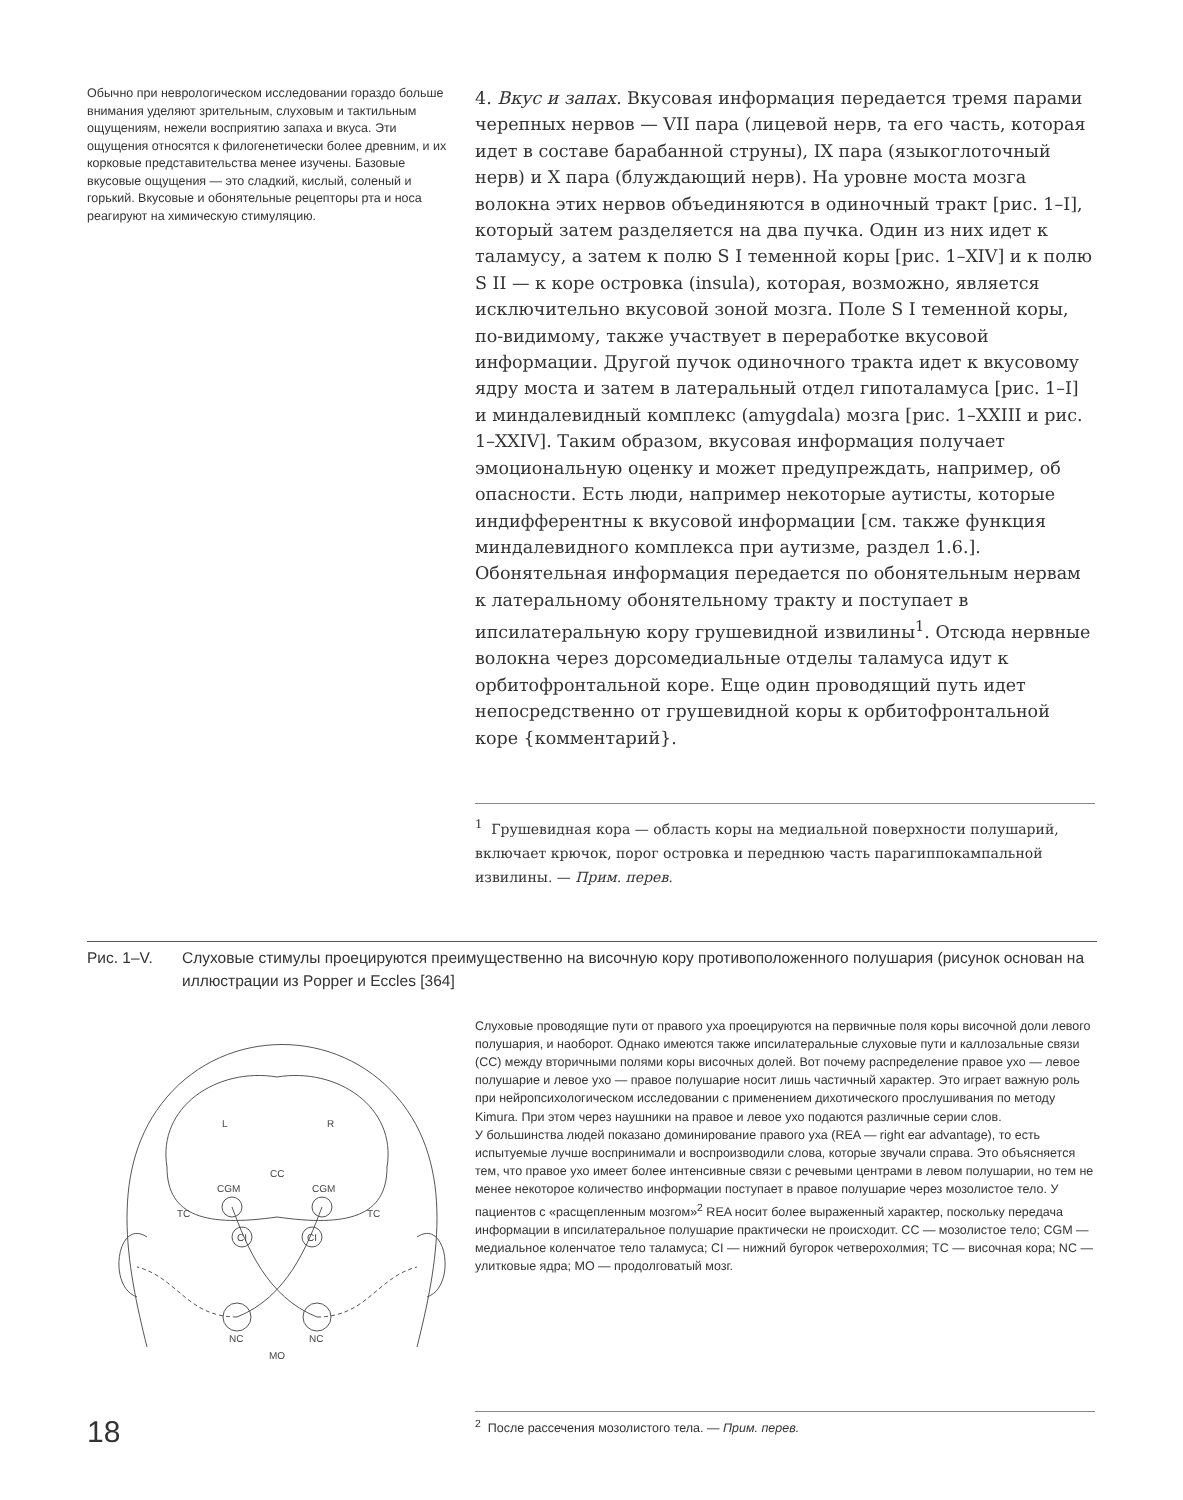Обычно при неврологическом исследовании гораздо больше внимания уделяют зрительным, слуховым и тактильным ощущениям, нежели восприятию запаха и вкуса. Эти ощущения относятся к филогенетически более древним, и их корковые представительства менее изучены. Базовые вкусовые ощущения — это сладкий, кислый, соленый и горький. Вкусовые и обонятельные рецепторы рта и носа реагируют на химическую стимуляцию.
4. Вкус и запах. Вкусовая информация передается тремя парами черепных нервов — VII пара (лицевой нерв, та его часть, которая идет в составе барабанной струны), IX пара (языкоглоточный нерв) и X пара (блуждающий нерв). На уровне моста мозга волокна этих нервов объединяются в одиночный тракт [рис. 1–I], который затем разделяется на два пучка. Один из них идет к таламусу, а затем к полю S I теменной коры [рис. 1–XIV] и к полю S II — к коре островка (insula), которая, возможно, является исключительно вкусовой зоной мозга. Поле S I теменной коры, по-видимому, также участвует в переработке вкусовой информации. Другой пучок одиночного тракта идет к вкусовому ядру моста и затем в латеральный отдел гипоталамуса [рис. 1–I] и миндалевидный комплекс (amygdala) мозга [рис. 1–XXIII и рис. 1–XXIV]. Таким образом, вкусовая информация получает эмоциональную оценку и может предупреждать, например, об опасности. Есть люди, например некоторые аутисты, которые индифферентны к вкусовой информации [см. также функция миндалевидного комплекса при аутизме, раздел 1.6.].
Обонятельная информация передается по обонятельным нервам к латеральному обонятельному тракту и поступает в ипсилатеральную кору грушевидной извилины<sup>1</sup>. Отсюда нервные волокна через дорсомедиальные отделы таламуса идут к орбитофронтальной коре. Еще один проводящий путь идет непосредственно от грушевидной коры к орбитофронтальной коре {комментарий}.
<sup>1</sup> Грушевидная кора — область коры на медиальной поверхности полушарий, включает крючок, порог островка и переднюю часть парагиппокампальной извилины. — Прим. перев.
Рис. 1–V. Слуховые стимулы проецируются преимущественно на височную кору противоположенного полушария (рисунок основан на иллюстрации из Popper и Eccles [364]
L
R
CC
CGM
CGM
CI
CI
TC
TC
NC
NC
MO
Слуховые проводящие пути от правого уха проецируются на первичные поля коры височной доли левого полушария, и наоборот. Однако имеются также ипсилатеральные слуховые пути и каллозальные связи (CC) между вторичными полями коры височных долей. Вот почему распределение правое ухо — левое полушарие и левое ухо — правое полушарие носит лишь частичный характер. Это играет важную роль при нейропсихологическом исследовании с применением дихотического прослушивания по методу Kimura. При этом через наушники на правое и левое ухо подаются различные серии слов.
У большинства людей показано доминирование правого уха (REA — right ear advantage), то есть испытуемые лучше воспринимали и воспроизводили слова, которые звучали справа. Это объясняется тем, что правое ухо имеет более интенсивные связи с речевыми центрами в левом полушарии, но тем не менее некоторое количество информации поступает в правое полушарие через мозолистое тело. У пациентов с «расщепленным мозгом»<sup>2</sup> REA носит более выраженный характер, поскольку передача информации в ипсилатеральное полушарие практически не происходит. CC — мозолистое тело; CGM — медиальное коленчатое тело таламуса; CI — нижний бугорок четверохолмия; TC — височная кора; NC — улитковые ядра; MO — продолговатый мозг.
<sup>2</sup> После рассечения мозолистого тела. — Прим. перев.
18